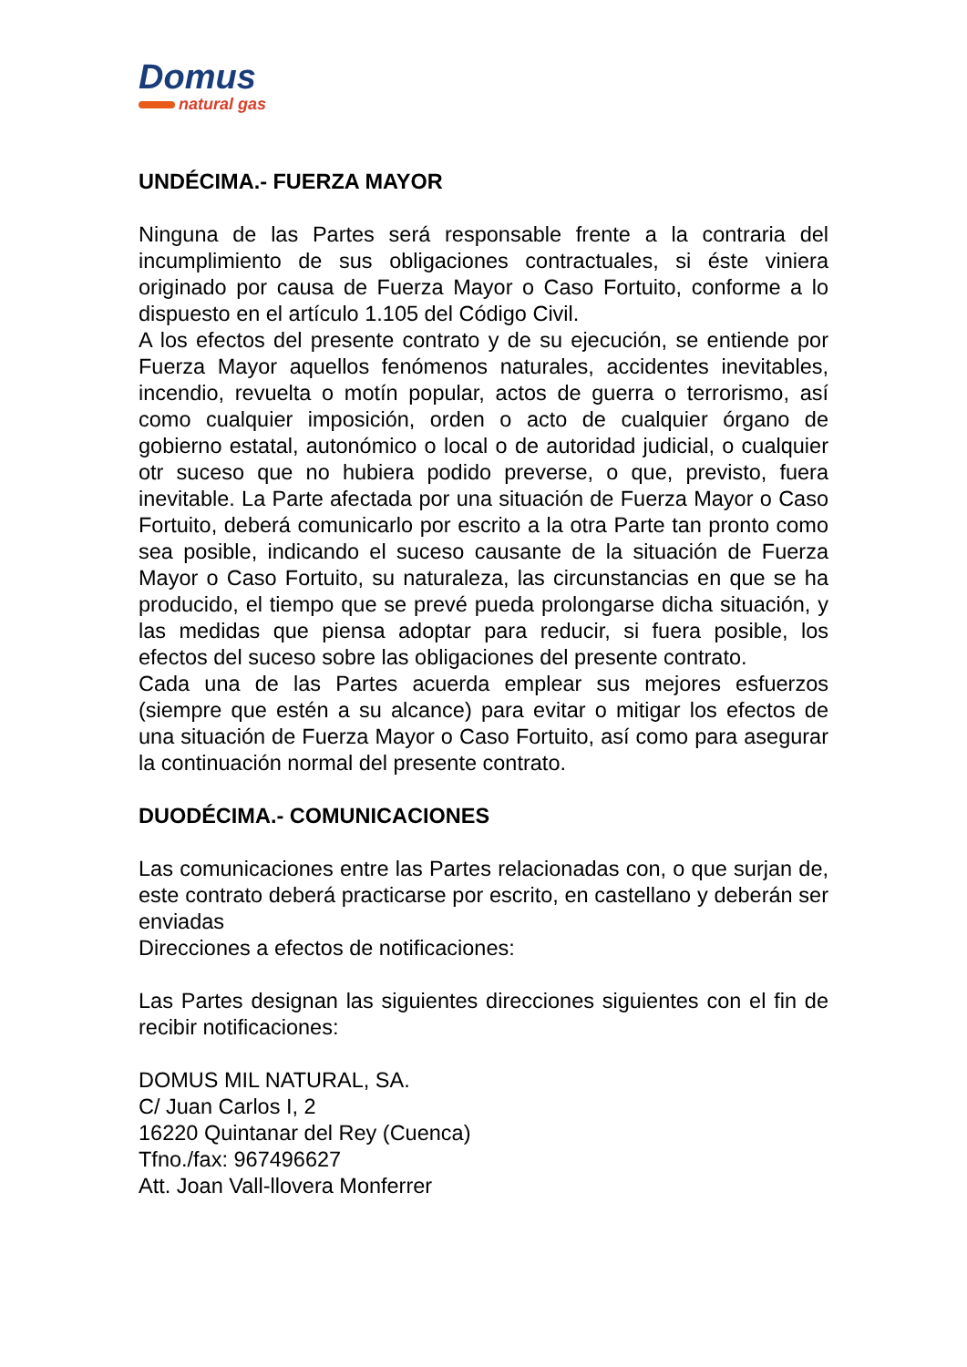Domus
natural gas
UNDÉCIMA.- FUERZA MAYOR
Ninguna de las Partes será responsable frente a la contraria del incumplimiento de sus obligaciones contractuales, si éste viniera originado por causa de Fuerza Mayor o Caso Fortuito, conforme a lo dispuesto en el artículo 1.105 del Código Civil.
A los efectos del presente contrato y de su ejecución, se entiende por Fuerza Mayor aquellos fenómenos naturales, accidentes inevitables, incendio, revuelta o motín popular, actos de guerra o terrorismo, así como cualquier imposición, orden o acto de cualquier órgano de gobierno estatal, autonómico o local o de autoridad judicial, o cualquier otr suceso que no hubiera podido preverse, o que, previsto, fuera inevitable. La Parte afectada por una situación de Fuerza Mayor o Caso Fortuito, deberá comunicarlo por escrito a la otra Parte tan pronto como sea posible, indicando el suceso causante de la situación de Fuerza Mayor o Caso Fortuito, su naturaleza, las circunstancias en que se ha producido, el tiempo que se prevé pueda prolongarse dicha situación, y las medidas que piensa adoptar para reducir, si fuera posible, los efectos del suceso sobre las obligaciones del presente contrato.
Cada una de las Partes acuerda emplear sus mejores esfuerzos (siempre que estén a su alcance) para evitar o mitigar los efectos de una situación de Fuerza Mayor o Caso Fortuito, así como para asegurar la continuación normal del presente contrato.
DUODÉCIMA.- COMUNICACIONES
Las comunicaciones entre las Partes relacionadas con, o que surjan de, este contrato deberá practicarse por escrito, en castellano y deberán ser enviadas
Direcciones a efectos de notificaciones:
Las Partes designan las siguientes direcciones siguientes con el fin de recibir notificaciones:
DOMUS MIL NATURAL, SA.
C/ Juan Carlos I, 2
16220 Quintanar del Rey (Cuenca)
Tfno./fax: 967496627
Att. Joan Vall-llovera Monferrer